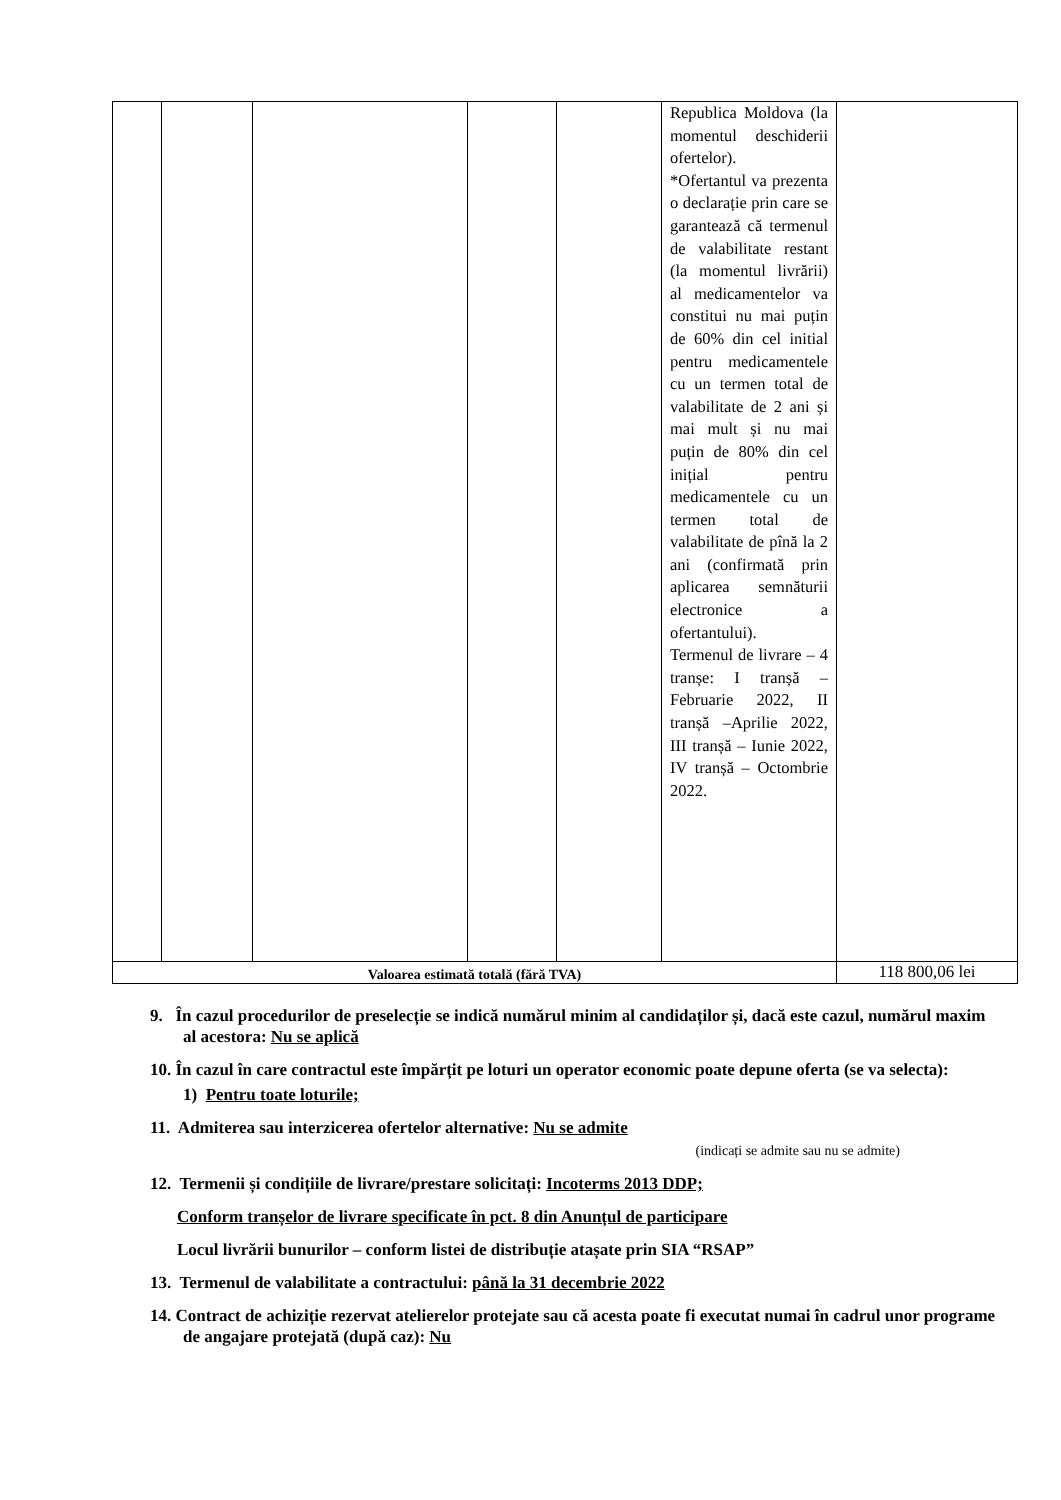| | | | | | Republica Moldova (la momentul deschiderii ofertelor). *Ofertantul va prezenta o declarație prin care se garantează că termenul de valabilitate restant (la momentul livrării) al medicamentelor va constitui nu mai puțin de 60% din cel initial pentru medicamentele cu un termen total de valabilitate de 2 ani și mai mult și nu mai puțin de 80% din cel inițial pentru medicamentele cu un termen total de valabilitate de pînă la 2 ani (confirmată prin aplicarea semnăturii electronice a ofertantului). Termenul de livrare – 4 tranșe: I tranșă – Februarie 2022, II tranșă –Aprilie 2022, III tranșă – Iunie 2022, IV tranșă – Octombrie 2022. | |
| Valoarea estimată totală (fără TVA) | | | | | | 118 800,06 lei |
9. În cazul procedurilor de preselecție se indică numărul minim al candidaților și, dacă este cazul, numărul maxim al acestora: Nu se aplică
10. În cazul în care contractul este împărțit pe loturi un operator economic poate depune oferta (se va selecta):
1) Pentru toate loturile;
11. Admiterea sau interzicerea ofertelor alternative: Nu se admite
(indicați se admite sau nu se admite)
12. Termenii și condițiile de livrare/prestare solicitați: Incoterms 2013 DDP;
Conform tranșelor de livrare specificate în pct. 8 din Anunțul de participare
Locul livrării bunurilor – conform listei de distribuție atașate prin SIA “RSAP”
13. Termenul de valabilitate a contractului: până la 31 decembrie 2022
14. Contract de achiziție rezervat atelierelor protejate sau că acesta poate fi executat numai în cadrul unor programe de angajare protejată (după caz): Nu